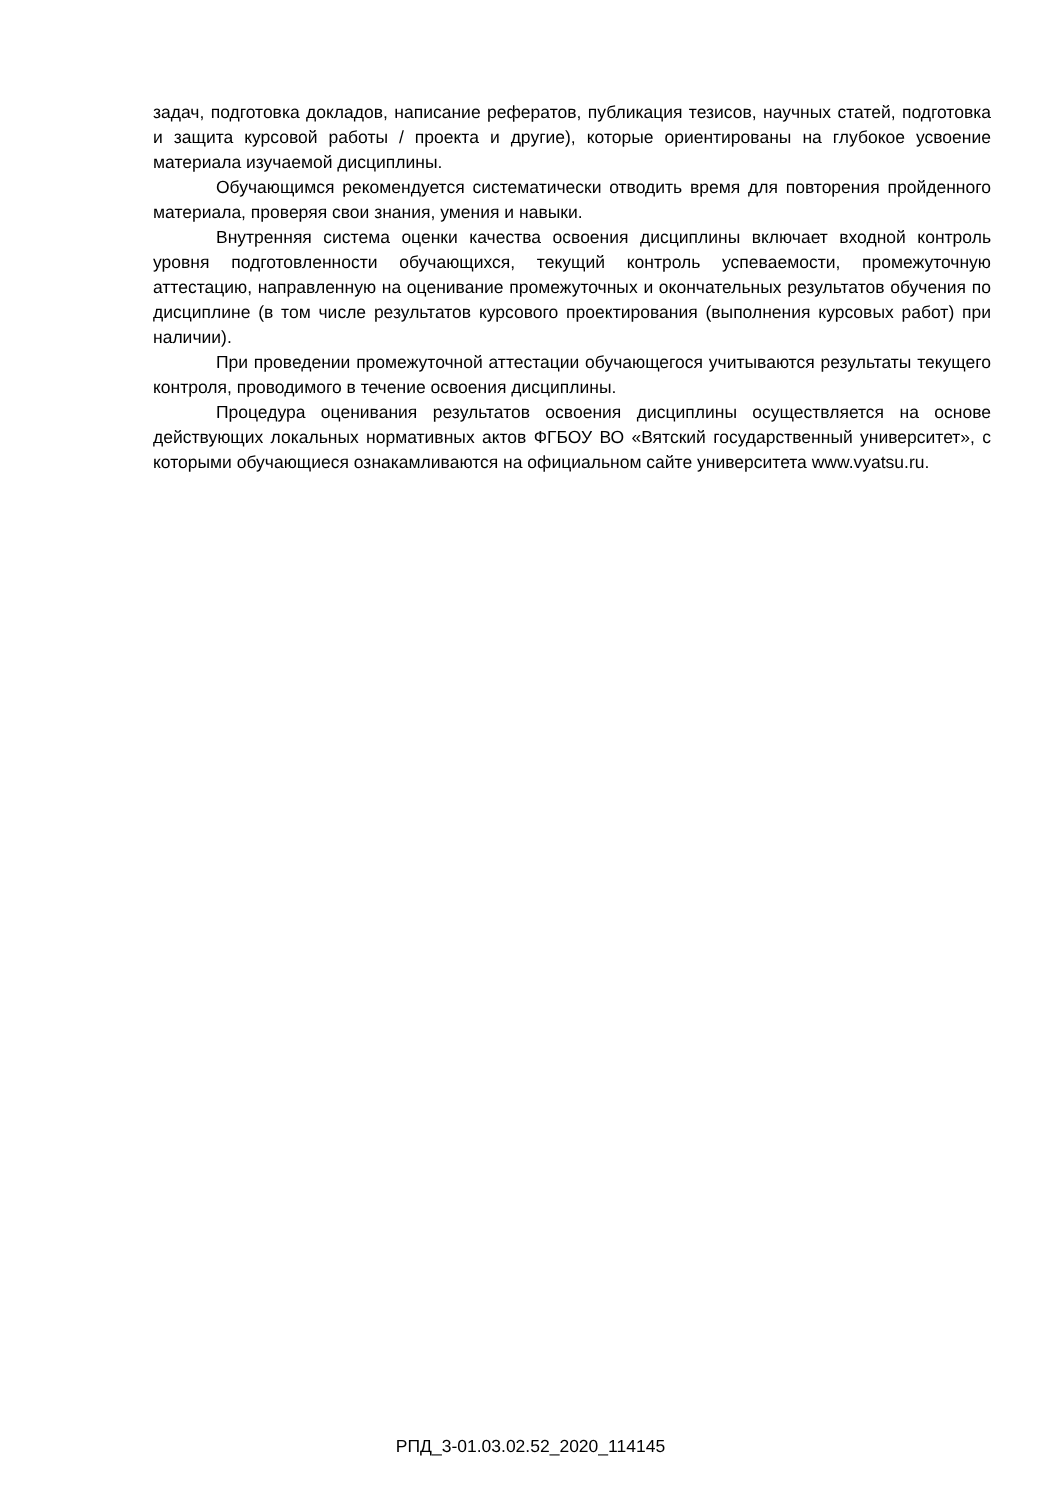задач, подготовка докладов, написание рефератов, публикация тезисов, научных статей, подготовка и защита курсовой работы / проекта и другие), которые ориентированы на глубокое усвоение материала изучаемой дисциплины.
Обучающимся рекомендуется систематически отводить время для повторения пройденного материала, проверяя свои знания, умения и навыки.
Внутренняя система оценки качества освоения дисциплины включает входной контроль уровня подготовленности обучающихся, текущий контроль успеваемости, промежуточную аттестацию, направленную на оценивание промежуточных и окончательных результатов обучения по дисциплине (в том числе результатов курсового проектирования (выполнения курсовых работ) при наличии).
При проведении промежуточной аттестации обучающегося учитываются результаты текущего контроля, проводимого в течение освоения дисциплины.
Процедура оценивания результатов освоения дисциплины осуществляется на основе действующих локальных нормативных актов ФГБОУ ВО «Вятский государственный университет», с которыми обучающиеся ознакамливаются на официальном сайте университета www.vyatsu.ru.
РПД_3-01.03.02.52_2020_114145